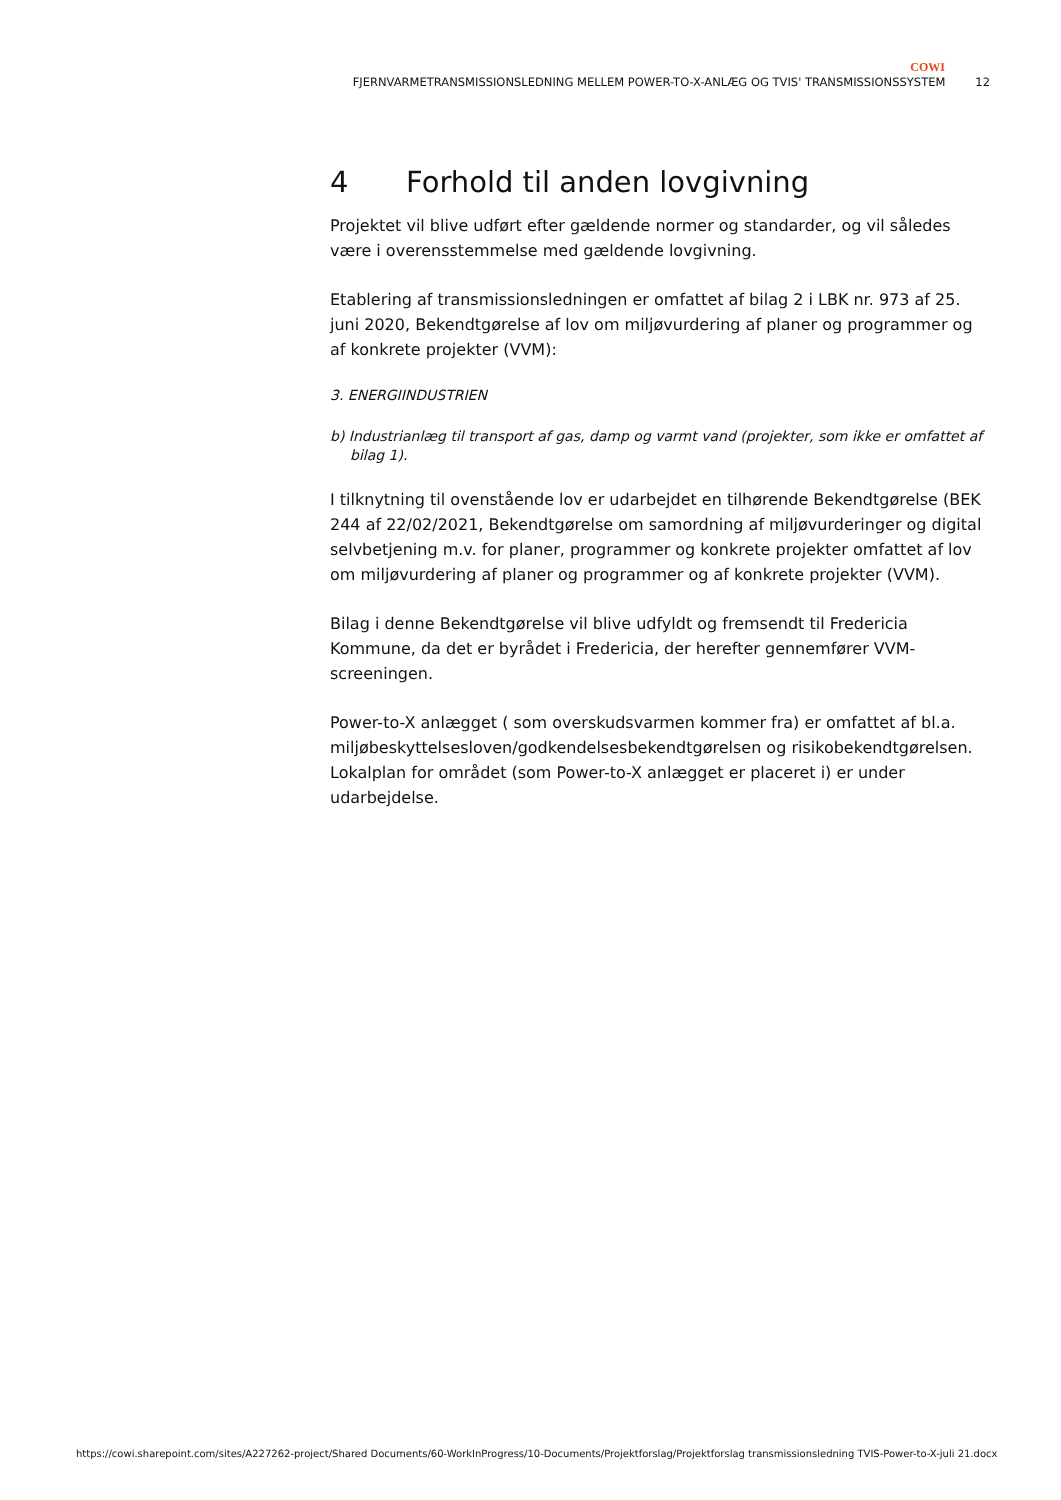COWI
FJERNVARMETRANSMISSIONSLEDNING MELLEM POWER-TO-X-ANLÆG OG TVIS' TRANSMISSIONSSYSTEM 12
4 Forhold til anden lovgivning
Projektet vil blive udført efter gældende normer og standarder, og vil således være i overensstemmelse med gældende lovgivning.
Etablering af transmissionsledningen er omfattet af bilag 2 i LBK nr. 973 af 25. juni 2020, Bekendtgørelse af lov om miljøvurdering af planer og programmer og af konkrete projekter (VVM):
3. ENERGIINDUSTRIEN
b) Industrianlæg til transport af gas, damp og varmt vand (projekter, som ikke er omfattet af bilag 1).
I tilknytning til ovenstående lov er udarbejdet en tilhørende Bekendtgørelse (BEK 244 af 22/02/2021, Bekendtgørelse om samordning af miljøvurderinger og digital selvbetjening m.v. for planer, programmer og konkrete projekter omfattet af lov om miljøvurdering af planer og programmer og af konkrete projekter (VVM).
Bilag i denne Bekendtgørelse vil blive udfyldt og fremsendt til Fredericia Kommune, da det er byrådet i Fredericia, der herefter gennemfører VVM-screeningen.
Power-to-X anlægget ( som overskudsvarmen kommer fra) er omfattet af bl.a. miljøbeskyttelsesloven/godkendelsesbekendtgørelsen og risikobekendtgørelsen. Lokalplan for området (som Power-to-X anlægget er placeret i) er under udarbejdelse.
https://cowi.sharepoint.com/sites/A227262-project/Shared Documents/60-WorkInProgress/10-Documents/Projektforslag/Projektforslag transmissionsledning TVIS-Power-to-X-juli 21.docx